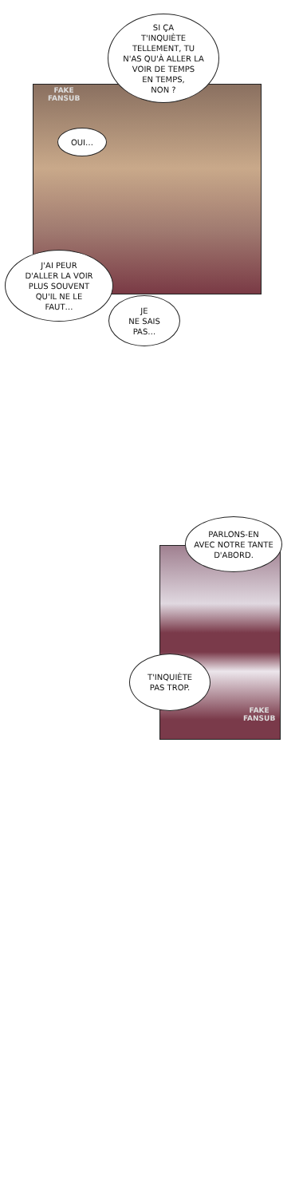FAKE
FANSUB
SI ÇA
T'INQUIÈTE
TELLEMENT, TU
N'AS QU'À ALLER LA
VOIR DE TEMPS
EN TEMPS,
NON ?
OUI…
J'AI PEUR
D'ALLER LA VOIR
PLUS SOUVENT
QU'IL NE LE
FAUT…
JE
NE SAIS
PAS…
PARLONS-EN
AVEC NOTRE TANTE
D'ABORD.
T'INQUIÈTE
PAS TROP.
FAKE
FANSUB